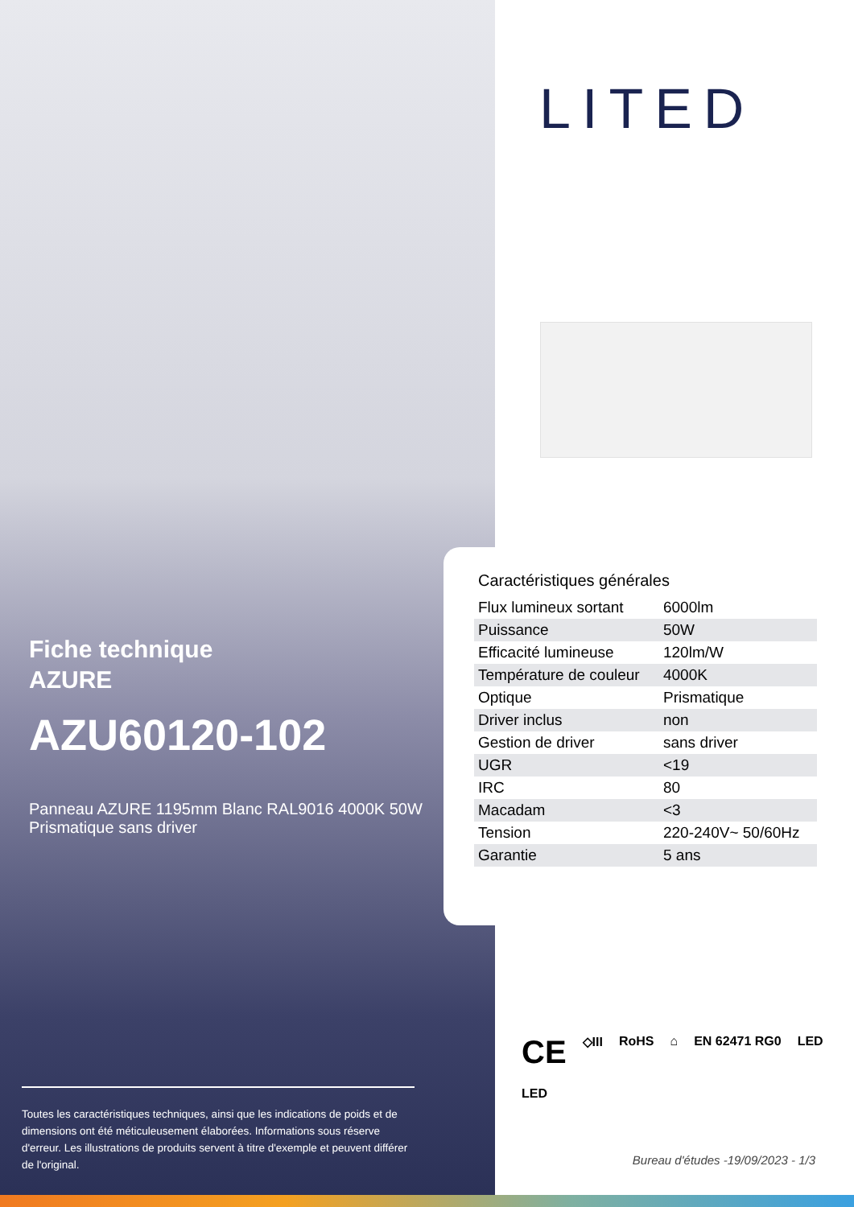Fiche technique
AZURE
AZU60120-102
Panneau AZURE 1195mm Blanc RAL9016 4000K 50W Prismatique sans driver
Toutes les caractéristiques techniques, ainsi que les indications de poids et de dimensions ont été méticuleusement élaborées. Informations sous réserve d'erreur. Les illustrations de produits servent à titre d'exemple et peuvent différer de l'original.
LITED
Caractéristiques générales
| Flux lumineux sortant | 6000lm |
| Puissance | 50W |
| Efficacité lumineuse | 120lm/W |
| Température de couleur | 4000K |
| Optique | Prismatique |
| Driver inclus | non |
| Gestion de driver | sans driver |
| UGR | <19 |
| IRC | 80 |
| Macadam | <3 |
| Tension | 220-240V~ 50/60Hz |
| Garantie | 5 ans |
CE ◇III RoHS ⌂ EN 62471 RG0 LED LED
Bureau d'études -19/09/2023 - 1/3